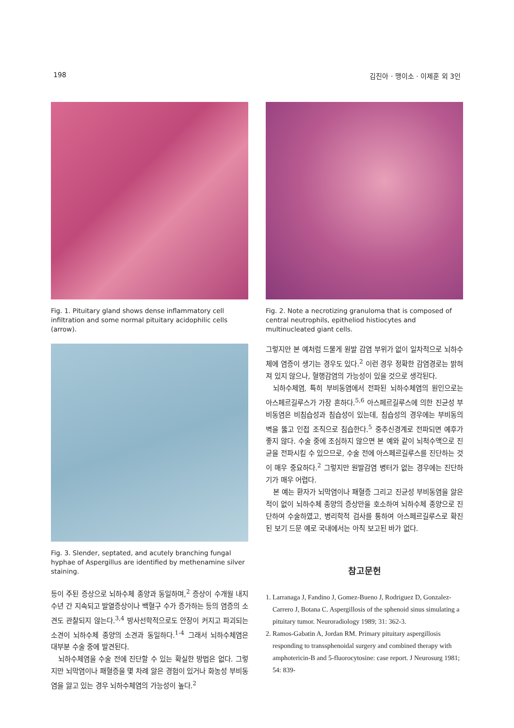198 김진아 · 맹이소 · 이제훈 외 3인
Fig. 1. Pituitary gland shows dense inflammatory cell infiltration and some normal pituitary acidophilic cells (arrow).
Fig. 3. Slender, septated, and acutely branching fungal hyphae of Aspergillus are identified by methenamine silver staining.
등이 주된 증상으로 뇌하수체 종양과 동일하며,<sup>2</sup> 증상이 수개월 내지 수년 간 지속되고 발열증상이나 백혈구 수가 증가하는 등의 염증의 소견도 관찰되지 않는다.<sup>3,4</sup> 방사선학적으로도 안장이 커지고 파괴되는 소견이 뇌하수체 종양의 소견과 동일하다.<sup>1-4</sup> 그래서 뇌하수체염은 대부분 수술 중에 발견된다.
뇌하수체염을 수술 전에 진단할 수 있는 확실한 방법은 없다. 그렇지만 뇌막염이나 패혈증을 몇 차례 앓은 경험이 있거나 화농성 부비동염을 앓고 있는 경우 뇌하수체염의 가능성이 높다.<sup>2</sup>
Fig. 2. Note a necrotizing granuloma that is composed of central neutrophils, epitheliod histiocytes and multinucleated giant cells.
그렇지만 본 예처럼 드물게 원발 감염 부위가 없이 일차적으로 뇌하수체에 염증이 생기는 경우도 있다.<sup>2</sup> 이런 경우 정확한 감염경로는 밝혀져 있지 않으나, 혈행감염의 가능성이 있을 것으로 생각된다.
뇌하수체염, 특히 부비동염에서 전파된 뇌하수체염의 원인으로는 아스페르길루스가 가장 흔하다.<sup>5,6</sup> 아스페르길루스에 의한 진균성 부비동염은 비침습성과 침습성이 있는데, 침습성의 경우에는 부비동의 벽을 뚫고 인접 조직으로 침습한다.<sup>5</sup> 중추신경계로 전파되면 예후가 좋지 않다. 수술 중에 조심하지 않으면 본 예와 같이 뇌척수액으로 진균을 전파시킬 수 있으므로, 수술 전에 아스페르길루스를 진단하는 것이 매우 중요하다.<sup>2</sup> 그렇지만 원발감염 병터가 없는 경우에는 진단하기가 매우 어렵다.
본 예는 환자가 뇌막염이나 패혈증 그리고 진균성 부비동염을 앓은 적이 없이 뇌하수체 종양의 증상만을 호소하여 뇌하수체 종양으로 진단하여 수술하였고, 병리학적 검사를 통하여 아스페르길루스로 확진된 보기 드문 예로 국내에서는 아직 보고된 바가 없다.
참고문헌
1. Larranaga J, Fandino J, Gomez-Bueno J, Rodriguez D, Gonzalez-Carrero J, Botana C. Aspergillosis of the sphenoid sinus simulating a pituitary tumor. Neuroradiology 1989; 31: 362-3.
2. Ramos-Gabatin A, Jordan RM. Primary pituitary aspergillosis responding to transsphenoidal surgery and combined therapy with amphotericin-B and 5-fluorocytosine: case report. J Neurosurg 1981; 54: 839-